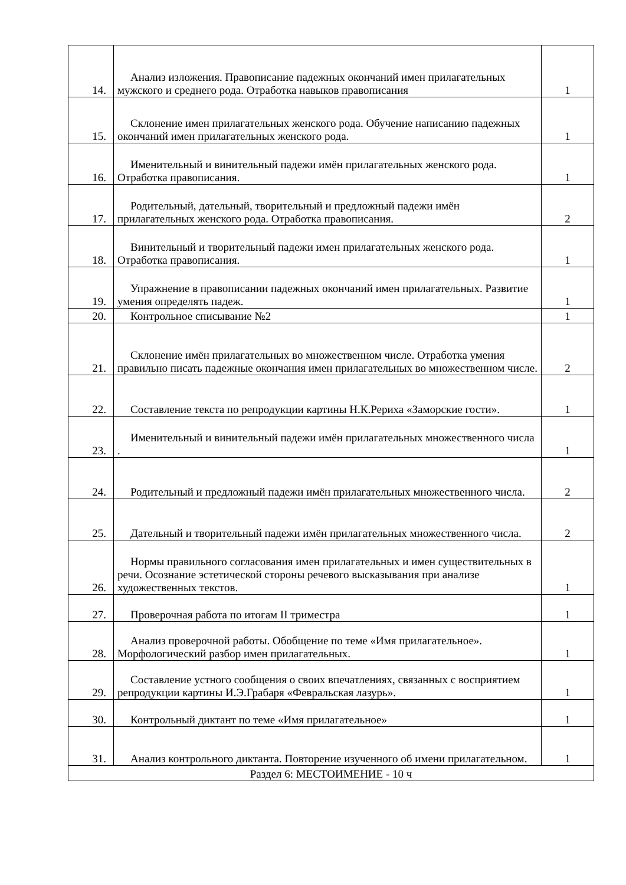| 14. | Анализ изложения. Правописание падежных окончаний имен прилагательных мужского и среднего рода. Отработка навыков правописания | 1 |
| 15. | Склонение имен прилагательных женского рода. Обучение написанию падежных окончаний имен прилагательных женского рода. | 1 |
| 16. | Именительный и винительный падежи имён прилагательных женского рода. Отработка правописания. | 1 |
| 17. | Родительный, дательный, творительный и предложный падежи имён прилагательных женского рода. Отработка правописания. | 2 |
| 18. | Винительный и творительный падежи имен прилагательных женского рода. Отработка правописания. | 1 |
| 19. | Упражнение в правописании падежных окончаний имен прилагательных. Развитие умения определять падеж. | 1 |
| 20. | Контрольное списывание №2 | 1 |
| 21. | Склонение имён прилагательных во множественном числе. Отработка умения правильно писать падежные окончания имен прилагательных во множественном числе. | 2 |
| 22. | Составление текста по репродукции картины Н.К.Рериха «Заморские гости». | 1 |
| 23. | Именительный и винительный падежи имён прилагательных множественного числа . | 1 |
| 24. | Родительный и предложный падежи имён прилагательных множественного числа. | 2 |
| 25. | Дательный и творительный падежи имён прилагательных множественного числа. | 2 |
| 26. | Нормы правильного согласования имен прилагательных и имен существительных в речи. Осознание эстетической стороны речевого высказывания при анализе художественных текстов. | 1 |
| 27. | Проверочная работа по итогам II триместра | 1 |
| 28. | Анализ проверочной работы. Обобщение по теме «Имя прилагательное». Морфологический разбор имен прилагательных. | 1 |
| 29. | Составление устного сообщения о своих впечатлениях, связанных с восприятием репродукции картины И.Э.Грабаря «Февральская лазурь». | 1 |
| 30. | Контрольный диктант по теме «Имя прилагательное» | 1 |
| 31. | Анализ контрольного диктанта. Повторение изученного об имени прилагательном. | 1 |
| Раздел 6: МЕСТОИМЕНИЕ - 10 ч | | |